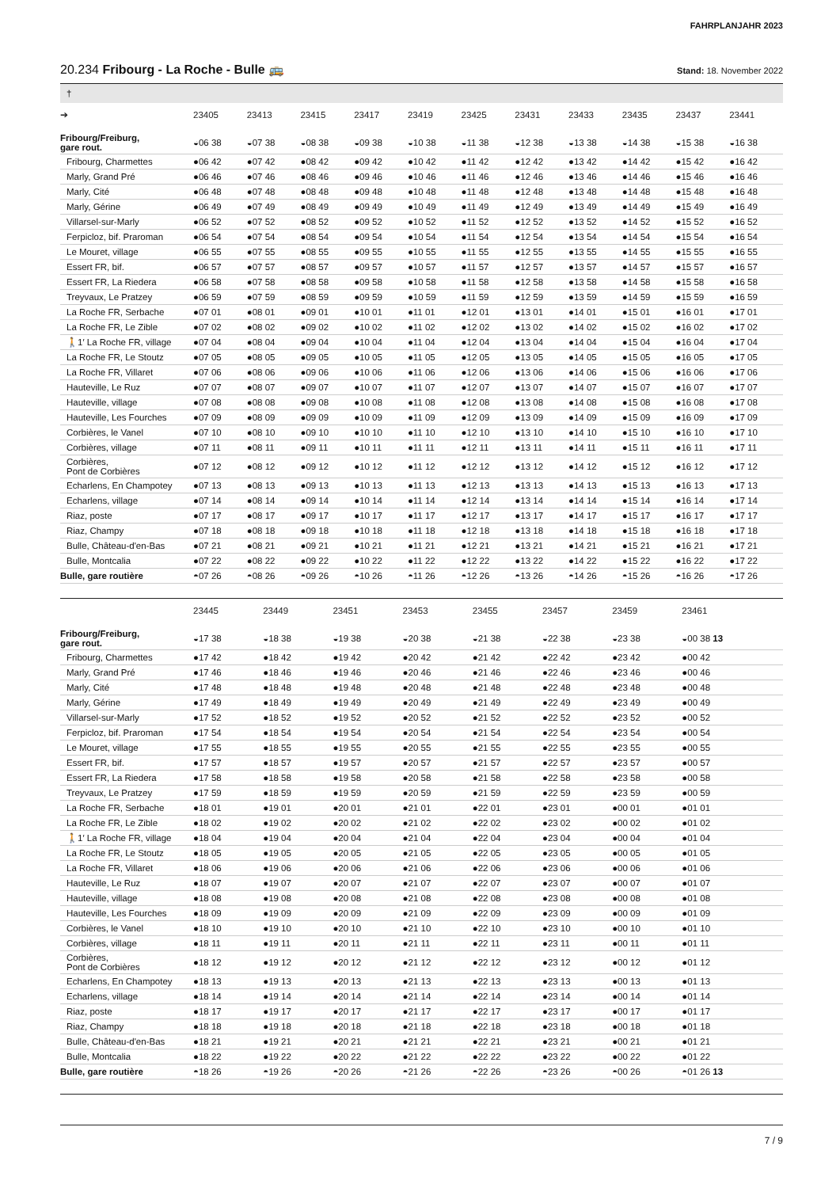FAHRPLANJAHR 2023
20.234 Fribourg - La Roche - Bulle 🚌
Stand: 18. November 2022
| † | | | | | | | | | | | |
| ➔ | 23405 | 23413 | 23415 | 23417 | 23419 | 23425 | 23431 | 23433 | 23435 | 23437 | 23441 |
| Fribourg/Freiburg, gare rout. | ◒06 38 | ◒07 38 | ◒08 38 | ◒09 38 | ◒10 38 | ◒11 38 | ◒12 38 | ◒13 38 | ◒14 38 | ◒15 38 | ◒16 38 |
| Fribourg, Charmettes | ●06 42 | ●07 42 | ●08 42 | ●09 42 | ●10 42 | ●11 42 | ●12 42 | ●13 42 | ●14 42 | ●15 42 | ●16 42 |
| Marly, Grand Pré | ●06 46 | ●07 46 | ●08 46 | ●09 46 | ●10 46 | ●11 46 | ●12 46 | ●13 46 | ●14 46 | ●15 46 | ●16 46 |
| Marly, Cité | ●06 48 | ●07 48 | ●08 48 | ●09 48 | ●10 48 | ●11 48 | ●12 48 | ●13 48 | ●14 48 | ●15 48 | ●16 48 |
| Marly, Gérine | ●06 49 | ●07 49 | ●08 49 | ●09 49 | ●10 49 | ●11 49 | ●12 49 | ●13 49 | ●14 49 | ●15 49 | ●16 49 |
| Villarsel-sur-Marly | ●06 52 | ●07 52 | ●08 52 | ●09 52 | ●10 52 | ●11 52 | ●12 52 | ●13 52 | ●14 52 | ●15 52 | ●16 52 |
| Ferpicloz, bif. Praroman | ●06 54 | ●07 54 | ●08 54 | ●09 54 | ●10 54 | ●11 54 | ●12 54 | ●13 54 | ●14 54 | ●15 54 | ●16 54 |
| Le Mouret, village | ●06 55 | ●07 55 | ●08 55 | ●09 55 | ●10 55 | ●11 55 | ●12 55 | ●13 55 | ●14 55 | ●15 55 | ●16 55 |
| Essert FR, bif. | ●06 57 | ●07 57 | ●08 57 | ●09 57 | ●10 57 | ●11 57 | ●12 57 | ●13 57 | ●14 57 | ●15 57 | ●16 57 |
| Essert FR, La Riedera | ●06 58 | ●07 58 | ●08 58 | ●09 58 | ●10 58 | ●11 58 | ●12 58 | ●13 58 | ●14 58 | ●15 58 | ●16 58 |
| Treyvaux, Le Pratzey | ●06 59 | ●07 59 | ●08 59 | ●09 59 | ●10 59 | ●11 59 | ●12 59 | ●13 59 | ●14 59 | ●15 59 | ●16 59 |
| La Roche FR, Serbache | ●07 01 | ●08 01 | ●09 01 | ●10 01 | ●11 01 | ●12 01 | ●13 01 | ●14 01 | ●15 01 | ●16 01 | ●17 01 |
| La Roche FR, Le Zible | ●07 02 | ●08 02 | ●09 02 | ●10 02 | ●11 02 | ●12 02 | ●13 02 | ●14 02 | ●15 02 | ●16 02 | ●17 02 |
| 🚶1′ La Roche FR, village | ●07 04 | ●08 04 | ●09 04 | ●10 04 | ●11 04 | ●12 04 | ●13 04 | ●14 04 | ●15 04 | ●16 04 | ●17 04 |
| La Roche FR, Le Stoutz | ●07 05 | ●08 05 | ●09 05 | ●10 05 | ●11 05 | ●12 05 | ●13 05 | ●14 05 | ●15 05 | ●16 05 | ●17 05 |
| La Roche FR, Villaret | ●07 06 | ●08 06 | ●09 06 | ●10 06 | ●11 06 | ●12 06 | ●13 06 | ●14 06 | ●15 06 | ●16 06 | ●17 06 |
| Hauteville, Le Ruz | ●07 07 | ●08 07 | ●09 07 | ●10 07 | ●11 07 | ●12 07 | ●13 07 | ●14 07 | ●15 07 | ●16 07 | ●17 07 |
| Hauteville, village | ●07 08 | ●08 08 | ●09 08 | ●10 08 | ●11 08 | ●12 08 | ●13 08 | ●14 08 | ●15 08 | ●16 08 | ●17 08 |
| Hauteville, Les Fourches | ●07 09 | ●08 09 | ●09 09 | ●10 09 | ●11 09 | ●12 09 | ●13 09 | ●14 09 | ●15 09 | ●16 09 | ●17 09 |
| Corbières, le Vanel | ●07 10 | ●08 10 | ●09 10 | ●10 10 | ●11 10 | ●12 10 | ●13 10 | ●14 10 | ●15 10 | ●16 10 | ●17 10 |
| Corbières, village | ●07 11 | ●08 11 | ●09 11 | ●10 11 | ●11 11 | ●12 11 | ●13 11 | ●14 11 | ●15 11 | ●16 11 | ●17 11 |
| Corbières, Pont de Corbières | ●07 12 | ●08 12 | ●09 12 | ●10 12 | ●11 12 | ●12 12 | ●13 12 | ●14 12 | ●15 12 | ●16 12 | ●17 12 |
| Echarlens, En Champotey | ●07 13 | ●08 13 | ●09 13 | ●10 13 | ●11 13 | ●12 13 | ●13 13 | ●14 13 | ●15 13 | ●16 13 | ●17 13 |
| Echarlens, village | ●07 14 | ●08 14 | ●09 14 | ●10 14 | ●11 14 | ●12 14 | ●13 14 | ●14 14 | ●15 14 | ●16 14 | ●17 14 |
| Riaz, poste | ●07 17 | ●08 17 | ●09 17 | ●10 17 | ●11 17 | ●12 17 | ●13 17 | ●14 17 | ●15 17 | ●16 17 | ●17 17 |
| Riaz, Champy | ●07 18 | ●08 18 | ●09 18 | ●10 18 | ●11 18 | ●12 18 | ●13 18 | ●14 18 | ●15 18 | ●16 18 | ●17 18 |
| Bulle, Château-d'en-Bas | ●07 21 | ●08 21 | ●09 21 | ●10 21 | ●11 21 | ●12 21 | ●13 21 | ●14 21 | ●15 21 | ●16 21 | ●17 21 |
| Bulle, Montcalia | ●07 22 | ●08 22 | ●09 22 | ●10 22 | ●11 22 | ●12 22 | ●13 22 | ●14 22 | ●15 22 | ●16 22 | ●17 22 |
| Bulle, gare routière | ◓07 26 | ◓08 26 | ◓09 26 | ◓10 26 | ◓11 26 | ◓12 26 | ◓13 26 | ◓14 26 | ◓15 26 | ◓16 26 | ◓17 26 |
| | 23445 | 23449 | 23451 | 23453 | 23455 | 23457 | 23459 | 23461 | | | |
| --- | --- | --- | --- | --- | --- | --- | --- | --- | --- | --- | --- |
| Fribourg/Freiburg, gare rout. | ◒17 38 | ◒18 38 | ◒19 38 | ◒20 38 | ◒21 38 | ◒22 38 | ◒23 38 | ◒00 38 13 | | | |
| Fribourg, Charmettes | ●17 42 | ●18 42 | ●19 42 | ●20 42 | ●21 42 | ●22 42 | ●23 42 | ●00 42 | | | |
| Marly, Grand Pré | ●17 46 | ●18 46 | ●19 46 | ●20 46 | ●21 46 | ●22 46 | ●23 46 | ●00 46 | | | |
| Marly, Cité | ●17 48 | ●18 48 | ●19 48 | ●20 48 | ●21 48 | ●22 48 | ●23 48 | ●00 48 | | | |
| Marly, Gérine | ●17 49 | ●18 49 | ●19 49 | ●20 49 | ●21 49 | ●22 49 | ●23 49 | ●00 49 | | | |
| Villarsel-sur-Marly | ●17 52 | ●18 52 | ●19 52 | ●20 52 | ●21 52 | ●22 52 | ●23 52 | ●00 52 | | | |
| Ferpicloz, bif. Praroman | ●17 54 | ●18 54 | ●19 54 | ●20 54 | ●21 54 | ●22 54 | ●23 54 | ●00 54 | | | |
| Le Mouret, village | ●17 55 | ●18 55 | ●19 55 | ●20 55 | ●21 55 | ●22 55 | ●23 55 | ●00 55 | | | |
| Essert FR, bif. | ●17 57 | ●18 57 | ●19 57 | ●20 57 | ●21 57 | ●22 57 | ●23 57 | ●00 57 | | | |
| Essert FR, La Riedera | ●17 58 | ●18 58 | ●19 58 | ●20 58 | ●21 58 | ●22 58 | ●23 58 | ●00 58 | | | |
| Treyvaux, Le Pratzey | ●17 59 | ●18 59 | ●19 59 | ●20 59 | ●21 59 | ●22 59 | ●23 59 | ●00 59 | | | |
| La Roche FR, Serbache | ●18 01 | ●19 01 | ●20 01 | ●21 01 | ●22 01 | ●23 01 | ●00 01 | ●01 01 | | | |
| La Roche FR, Le Zible | ●18 02 | ●19 02 | ●20 02 | ●21 02 | ●22 02 | ●23 02 | ●00 02 | ●01 02 | | | |
| 🚶1′ La Roche FR, village | ●18 04 | ●19 04 | ●20 04 | ●21 04 | ●22 04 | ●23 04 | ●00 04 | ●01 04 | | | |
| La Roche FR, Le Stoutz | ●18 05 | ●19 05 | ●20 05 | ●21 05 | ●22 05 | ●23 05 | ●00 05 | ●01 05 | | | |
| La Roche FR, Villaret | ●18 06 | ●19 06 | ●20 06 | ●21 06 | ●22 06 | ●23 06 | ●00 06 | ●01 06 | | | |
| Hauteville, Le Ruz | ●18 07 | ●19 07 | ●20 07 | ●21 07 | ●22 07 | ●23 07 | ●00 07 | ●01 07 | | | |
| Hauteville, village | ●18 08 | ●19 08 | ●20 08 | ●21 08 | ●22 08 | ●23 08 | ●00 08 | ●01 08 | | | |
| Hauteville, Les Fourches | ●18 09 | ●19 09 | ●20 09 | ●21 09 | ●22 09 | ●23 09 | ●00 09 | ●01 09 | | | |
| Corbières, le Vanel | ●18 10 | ●19 10 | ●20 10 | ●21 10 | ●22 10 | ●23 10 | ●00 10 | ●01 10 | | | |
| Corbières, village | ●18 11 | ●19 11 | ●20 11 | ●21 11 | ●22 11 | ●23 11 | ●00 11 | ●01 11 | | | |
| Corbières, Pont de Corbières | ●18 12 | ●19 12 | ●20 12 | ●21 12 | ●22 12 | ●23 12 | ●00 12 | ●01 12 | | | |
| Echarlens, En Champotey | ●18 13 | ●19 13 | ●20 13 | ●21 13 | ●22 13 | ●23 13 | ●00 13 | ●01 13 | | | |
| Echarlens, village | ●18 14 | ●19 14 | ●20 14 | ●21 14 | ●22 14 | ●23 14 | ●00 14 | ●01 14 | | | |
| Riaz, poste | ●18 17 | ●19 17 | ●20 17 | ●21 17 | ●22 17 | ●23 17 | ●00 17 | ●01 17 | | | |
| Riaz, Champy | ●18 18 | ●19 18 | ●20 18 | ●21 18 | ●22 18 | ●23 18 | ●00 18 | ●01 18 | | | |
| Bulle, Château-d'en-Bas | ●18 21 | ●19 21 | ●20 21 | ●21 21 | ●22 21 | ●23 21 | ●00 21 | ●01 21 | | | |
| Bulle, Montcalia | ●18 22 | ●19 22 | ●20 22 | ●21 22 | ●22 22 | ●23 22 | ●00 22 | ●01 22 | | | |
| Bulle, gare routière | ◓18 26 | ◓19 26 | ◓20 26 | ◓21 26 | ◓22 26 | ◓23 26 | ◓00 26 | ◓01 26 13 | | | |
7 / 9